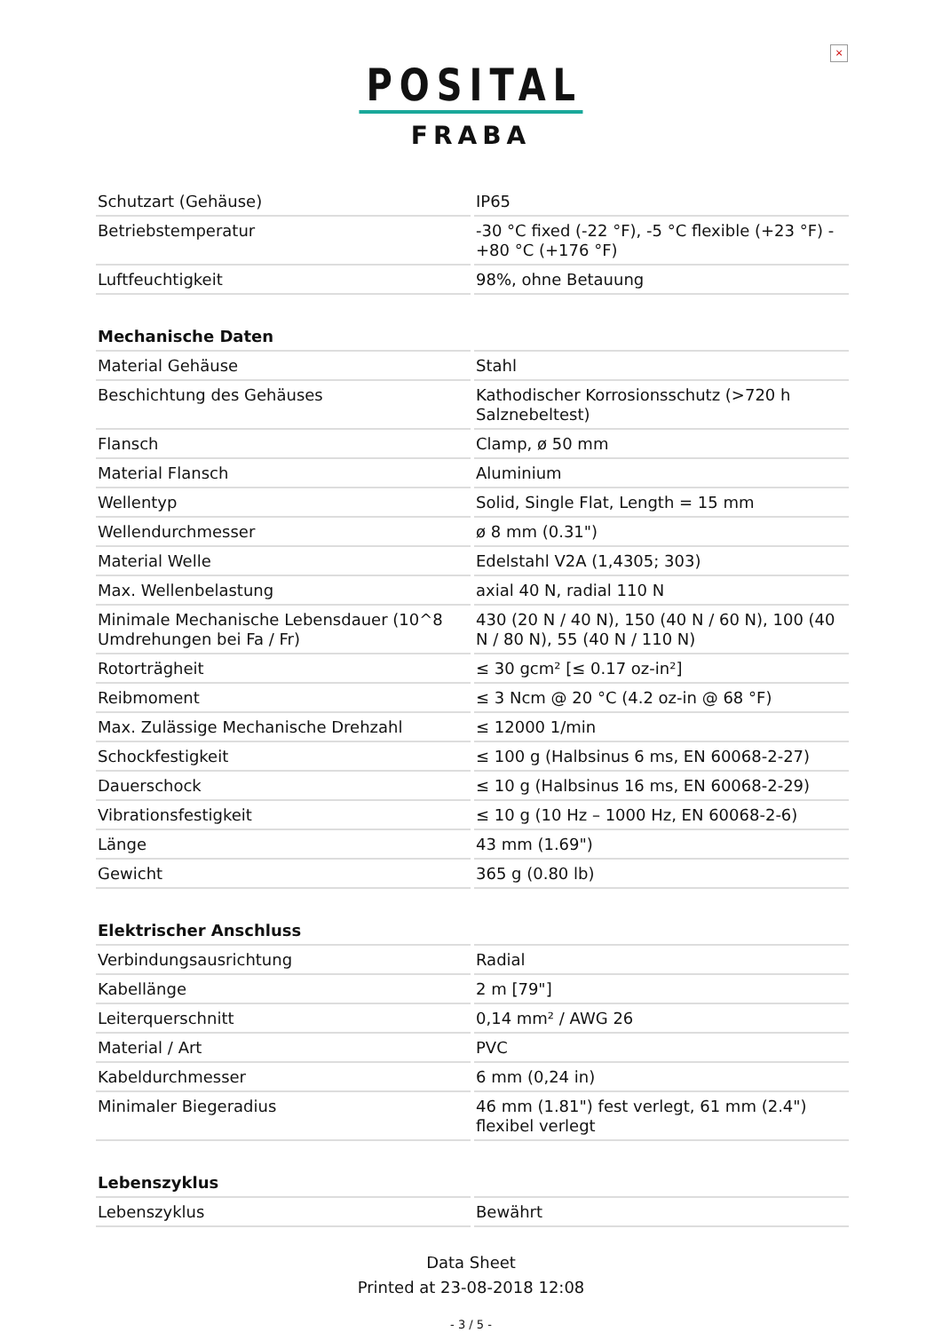×
POSITAL
FRABA
| Schutzart (Gehäuse) | IP65 |
| Betriebstemperatur | -30 °C fixed (-22 °F), -5 °C flexible (+23 °F) - +80 °C (+176 °F) |
| Luftfeuchtigkeit | 98%, ohne Betauung |
| Mechanische Daten | |
| Material Gehäuse | Stahl |
| Beschichtung des Gehäuses | Kathodischer Korrosionsschutz (>720 h Salznebeltest) |
| Flansch | Clamp, ø 50 mm |
| Material Flansch | Aluminium |
| Wellentyp | Solid, Single Flat, Length = 15 mm |
| Wellendurchmesser | ø 8 mm (0.31") |
| Material Welle | Edelstahl V2A (1,4305; 303) |
| Max. Wellenbelastung | axial 40 N, radial 110 N |
| Minimale Mechanische Lebensdauer (10^8 Umdrehungen bei Fa / Fr) | 430 (20 N / 40 N), 150 (40 N / 60 N), 100 (40 N / 80 N), 55 (40 N / 110 N) |
| Rotorträgheit | ≤ 30 gcm² [≤ 0.17 oz-in²] |
| Reibmoment | ≤ 3 Ncm @ 20 °C (4.2 oz-in @ 68 °F) |
| Max. Zulässige Mechanische Drehzahl | ≤ 12000 1/min |
| Schockfestigkeit | ≤ 100 g (Halbsinus 6 ms, EN 60068-2-27) |
| Dauerschock | ≤ 10 g (Halbsinus 16 ms, EN 60068-2-29) |
| Vibrationsfestigkeit | ≤ 10 g (10 Hz – 1000 Hz, EN 60068-2-6) |
| Länge | 43 mm (1.69") |
| Gewicht | 365 g (0.80 lb) |
| Elektrischer Anschluss | |
| Verbindungsausrichtung | Radial |
| Kabellänge | 2 m [79"] |
| Leiterquerschnitt | 0,14 mm² / AWG 26 |
| Material / Art | PVC |
| Kabeldurchmesser | 6 mm (0,24 in) |
| Minimaler Biegeradius | 46 mm (1.81") fest verlegt, 61 mm (2.4") flexibel verlegt |
| Lebenszyklus | |
| Lebenszyklus | Bewährt |
Data Sheet
Printed at 23-08-2018 12:08
- 3 / 5 -